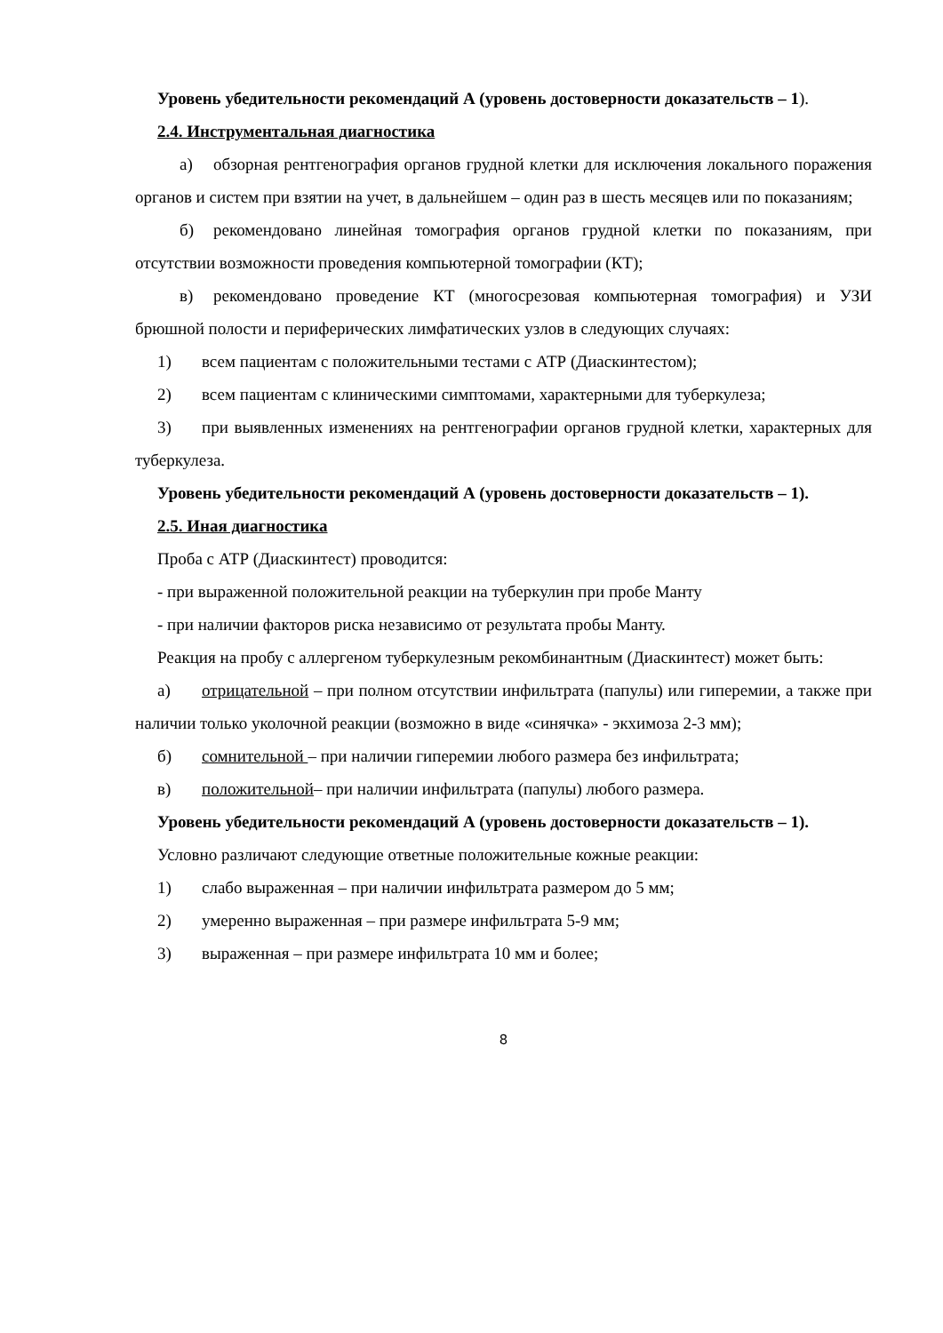Уровень убедительности рекомендаций А (уровень достоверности доказательств – 1).
2.4. Инструментальная диагностика
а) обзорная рентгенография органов грудной клетки для исключения локального поражения органов и систем при взятии на учет, в дальнейшем – один раз в шесть месяцев или по показаниям;
б) рекомендовано линейная томография органов грудной клетки по показаниям, при отсутствии возможности проведения компьютерной томографии (КТ);
в) рекомендовано проведение КТ (многосрезовая компьютерная томография) и УЗИ брюшной полости и периферических лимфатических узлов в следующих случаях:
1) всем пациентам с положительными тестами с АТР (Диаскинтестом);
2) всем пациентам с клиническими симптомами, характерными для туберкулеза;
3) при выявленных изменениях на рентгенографии органов грудной клетки, характерных для туберкулеза.
Уровень убедительности рекомендаций А (уровень достоверности доказательств – 1).
2.5. Иная диагностика
Проба с АТР (Диаскинтест) проводится:
- при выраженной положительной реакции на туберкулин при пробе Манту
- при наличии факторов риска независимо от результата пробы Манту.
Реакция на пробу с аллергеном туберкулезным рекомбинантным (Диаскинтест) может быть:
а) отрицательной – при полном отсутствии инфильтрата (папулы) или гиперемии, а также при наличии только уколочной реакции (возможно в виде «синячка» - экхимоза 2-3 мм);
б) сомнительной – при наличии гиперемии любого размера без инфильтрата;
в) положительной– при наличии инфильтрата (папулы) любого размера.
Уровень убедительности рекомендаций А (уровень достоверности доказательств – 1).
Условно различают следующие ответные положительные кожные реакции:
1) слабо выраженная – при наличии инфильтрата размером до 5 мм;
2) умеренно выраженная – при размере инфильтрата 5-9 мм;
3) выраженная – при размере инфильтрата 10 мм и более;
8